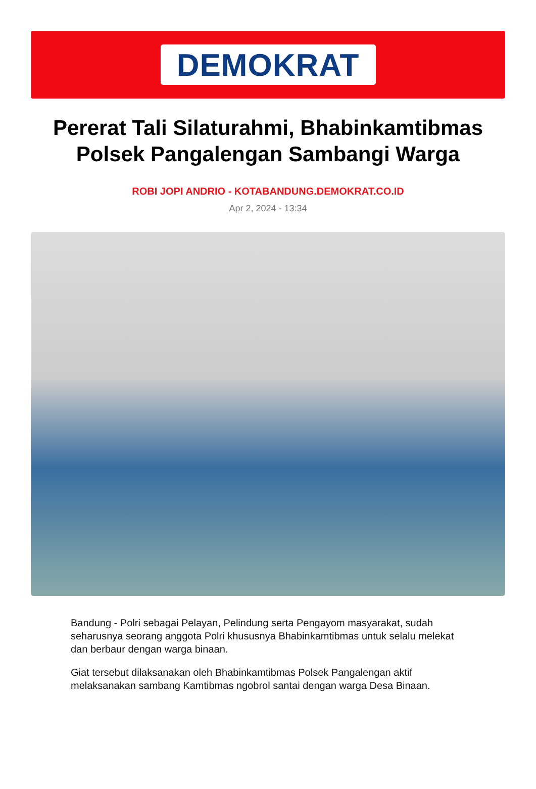DEMOKRAT
Pererat Tali Silaturahmi, Bhabinkamtibmas Polsek Pangalengan Sambangi Warga
ROBI JOPI ANDRIO - KOTABANDUNG.DEMOKRAT.CO.ID
Apr 2, 2024 - 13:34
Bandung - Polri sebagai Pelayan, Pelindung serta Pengayom masyarakat, sudah seharusnya seorang anggota Polri khususnya Bhabinkamtibmas untuk selalu melekat dan berbaur dengan warga binaan.
Giat tersebut dilaksanakan oleh Bhabinkamtibmas Polsek Pangalengan aktif melaksanakan sambang Kamtibmas ngobrol santai dengan warga Desa Binaan.